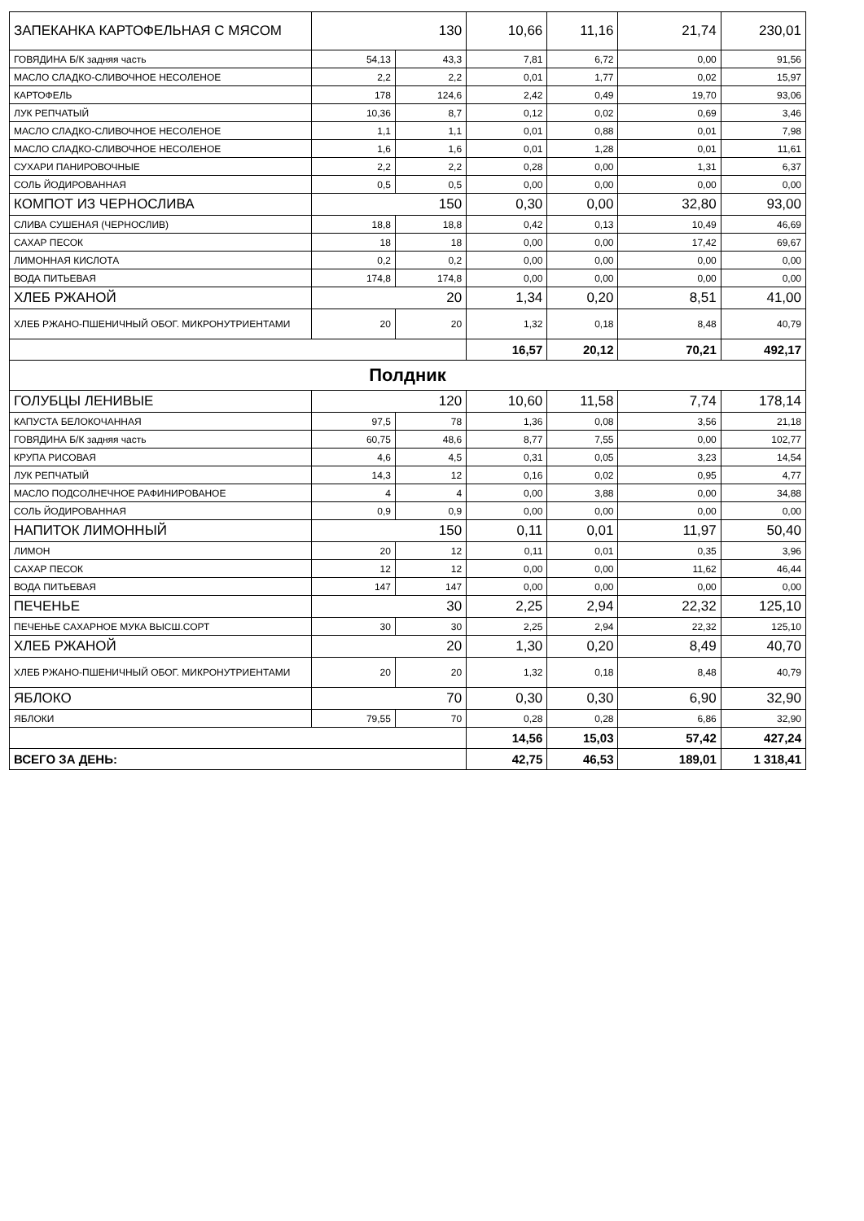| ЗАПЕКАНКА КАРТОФЕЛЬНАЯ С МЯСОМ | 130 | | 10,66 | 11,16 | 21,74 | 230,01 |
| ГОВЯДИНА Б/К задняя часть | 54,13 | 43,3 | 7,81 | 6,72 | 0,00 | 91,56 |
| МАСЛО СЛАДКО-СЛИВОЧНОЕ НЕСОЛЕНОЕ | 2,2 | 2,2 | 0,01 | 1,77 | 0,02 | 15,97 |
| КАРТОФЕЛЬ | 178 | 124,6 | 2,42 | 0,49 | 19,70 | 93,06 |
| ЛУК РЕПЧАТЫЙ | 10,36 | 8,7 | 0,12 | 0,02 | 0,69 | 3,46 |
| МАСЛО СЛАДКО-СЛИВОЧНОЕ НЕСОЛЕНОЕ | 1,1 | 1,1 | 0,01 | 0,88 | 0,01 | 7,98 |
| МАСЛО СЛАДКО-СЛИВОЧНОЕ НЕСОЛЕНОЕ | 1,6 | 1,6 | 0,01 | 1,28 | 0,01 | 11,61 |
| СУХАРИ ПАНИРОВОЧНЫЕ | 2,2 | 2,2 | 0,28 | 0,00 | 1,31 | 6,37 |
| СОЛЬ ЙОДИРОВАННАЯ | 0,5 | 0,5 | 0,00 | 0,00 | 0,00 | 0,00 |
| КОМПОТ ИЗ ЧЕРНОСЛИВА | 150 | | 0,30 | 0,00 | 32,80 | 93,00 |
| СЛИВА СУШЕНАЯ (ЧЕРНОСЛИВ) | 18,8 | 18,8 | 0,42 | 0,13 | 10,49 | 46,69 |
| САХАР ПЕСОК | 18 | 18 | 0,00 | 0,00 | 17,42 | 69,67 |
| ЛИМОННАЯ КИСЛОТА | 0,2 | 0,2 | 0,00 | 0,00 | 0,00 | 0,00 |
| ВОДА ПИТЬЕВАЯ | 174,8 | 174,8 | 0,00 | 0,00 | 0,00 | 0,00 |
| ХЛЕБ РЖАНОЙ | 20 | | 1,34 | 0,20 | 8,51 | 41,00 |
| ХЛЕБ РЖАНО-ПШЕНИЧНЫЙ ОБОГ. МИКРОНУТРИЕНТАМИ | 20 | 20 | 1,32 | 0,18 | 8,48 | 40,79 |
| | | | 16,57 | 20,12 | 70,21 | 492,17 |
| Полдник | | | | | | |
| ГОЛУБЦЫ ЛЕНИВЫЕ | 120 | | 10,60 | 11,58 | 7,74 | 178,14 |
| КАПУСТА БЕЛОКОЧАННАЯ | 97,5 | 78 | 1,36 | 0,08 | 3,56 | 21,18 |
| ГОВЯДИНА Б/К задняя часть | 60,75 | 48,6 | 8,77 | 7,55 | 0,00 | 102,77 |
| КРУПА РИСОВАЯ | 4,6 | 4,5 | 0,31 | 0,05 | 3,23 | 14,54 |
| ЛУК РЕПЧАТЫЙ | 14,3 | 12 | 0,16 | 0,02 | 0,95 | 4,77 |
| МАСЛО ПОДСОЛНЕЧНОЕ РАФИНИРОВАНОЕ | 4 | 4 | 0,00 | 3,88 | 0,00 | 34,88 |
| СОЛЬ ЙОДИРОВАННАЯ | 0,9 | 0,9 | 0,00 | 0,00 | 0,00 | 0,00 |
| НАПИТОК ЛИМОННЫЙ | 150 | | 0,11 | 0,01 | 11,97 | 50,40 |
| ЛИМОН | 20 | 12 | 0,11 | 0,01 | 0,35 | 3,96 |
| САХАР ПЕСОК | 12 | 12 | 0,00 | 0,00 | 11,62 | 46,44 |
| ВОДА ПИТЬЕВАЯ | 147 | 147 | 0,00 | 0,00 | 0,00 | 0,00 |
| ПЕЧЕНЬЕ | 30 | | 2,25 | 2,94 | 22,32 | 125,10 |
| ПЕЧЕНЬЕ САХАРНОЕ МУКА ВЫСШ.СОРТ | 30 | 30 | 2,25 | 2,94 | 22,32 | 125,10 |
| ХЛЕБ РЖАНОЙ | 20 | | 1,30 | 0,20 | 8,49 | 40,70 |
| ХЛЕБ РЖАНО-ПШЕНИЧНЫЙ ОБОГ. МИКРОНУТРИЕНТАМИ | 20 | 20 | 1,32 | 0,18 | 8,48 | 40,79 |
| ЯБЛОКО | 70 | | 0,30 | 0,30 | 6,90 | 32,90 |
| ЯБЛОКИ | 79,55 | 70 | 0,28 | 0,28 | 6,86 | 32,90 |
| | | | 14,56 | 15,03 | 57,42 | 427,24 |
| ВСЕГО ЗА ДЕНЬ: | | | 42,75 | 46,53 | 189,01 | 1 318,41 |